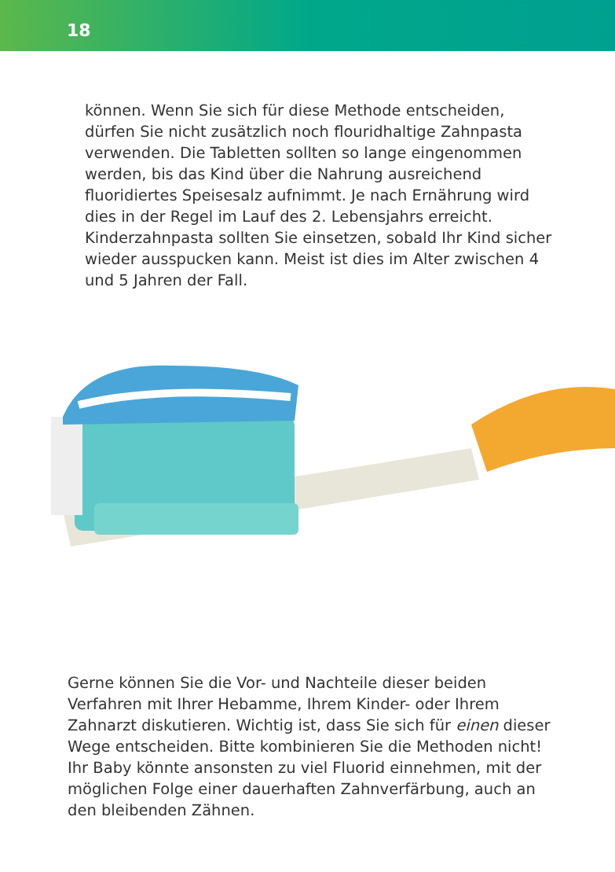18
können. Wenn Sie sich für diese Methode entscheiden, dürfen Sie nicht zusätzlich noch flouridhaltige Zahnpasta verwenden. Die Tabletten sollten so lange eingenommen werden, bis das Kind über die Nahrung ausreichend fluoridiertes Speisesalz aufnimmt. Je nach Ernährung wird dies in der Regel im Lauf des 2. Lebensjahrs erreicht. Kinderzahnpasta sollten Sie einsetzen, sobald Ihr Kind sicher wieder ausspucken kann. Meist ist dies im Alter zwischen 4 und 5 Jahren der Fall.
Gerne können Sie die Vor- und Nachteile dieser beiden Verfahren mit Ihrer Hebamme, Ihrem Kinder- oder Ihrem Zahnarzt diskutieren. Wichtig ist, dass Sie sich für einen dieser Wege entscheiden. Bitte kombinieren Sie die Methoden nicht! Ihr Baby könnte ansonsten zu viel Fluorid einnehmen, mit der möglichen Folge einer dauerhaften Zahnverfärbung, auch an den bleibenden Zähnen.